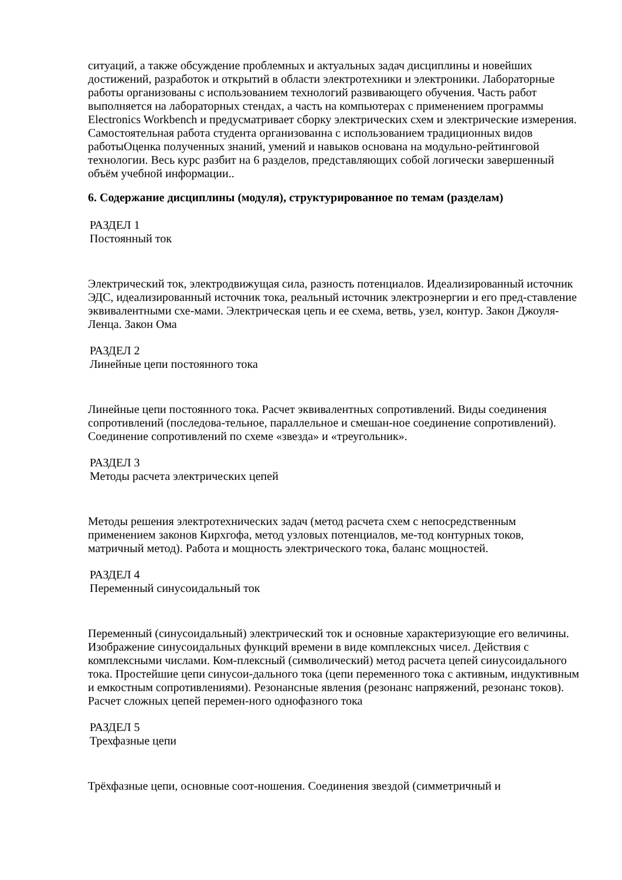ситуаций, а также обсуждение проблемных и актуальных задач дисциплины и новейших достижений, разработок и открытий в области электротехники и электроники. Лабораторные работы организованы с использованием технологий развивающего обучения. Часть работ выполняется на лабораторных стендах, а часть на компьютерах с применением программы Electronics Workbench и предусматривает сборку электрических схем и электрические измерения. Самостоятельная работа студента организованна с использованием традиционных видов работыОценка полученных знаний, умений и навыков основана на модульно-рейтинговой технологии. Весь курс разбит на 6 разделов, представляющих собой логически завершенный объём учебной информации..
6. Содержание дисциплины (модуля), структурированное по темам (разделам)
РАЗДЕЛ 1
Постоянный ток
Электрический ток, электродвижущая сила, разность потенциалов. Идеализированный источник ЭДС, идеализированный источник тока, реальный источник электроэнергии и его пред-ставление эквивалентными схе-мами. Электрическая цепь и ее схема, ветвь, узел, контур. Закон Джоуля-Ленца. Закон Ома
РАЗДЕЛ 2
Линейные цепи постоянного тока
Линейные цепи постоянного тока. Расчет эквивалентных сопротивлений. Виды соединения сопротивлений (последова-тельное, параллельное и смешан-ное соединение сопротивлений). Соединение сопротивлений по схеме «звезда» и «треугольник».
РАЗДЕЛ 3
Методы расчета электрических цепей
Методы решения электротехнических задач (метод расчета схем с непосредственным применением законов Кирхгофа, метод узловых потенциалов, ме-тод контурных токов, матричный метод). Работа и мощность электрического тока, баланс мощностей.
РАЗДЕЛ 4
Переменный синусоидальный ток
Переменный (синусоидальный) электрический ток и основные характеризующие его величины. Изображение синусоидальных функций времени в виде комплексных чисел. Действия с комплексными числами. Ком-плексный (символический) метод расчета цепей синусоидального тока. Простейшие цепи синусои-дального тока (цепи переменного тока с активным, индуктивным и емкостным сопротивлениями). Резонансные явления (резонанс напряжений, резонанс токов). Расчет сложных цепей перемен-ного однофазного тока
РАЗДЕЛ 5
Трехфазные цепи
Трёхфазные цепи, основные соот-ношения. Соединения звездой (симметричный и